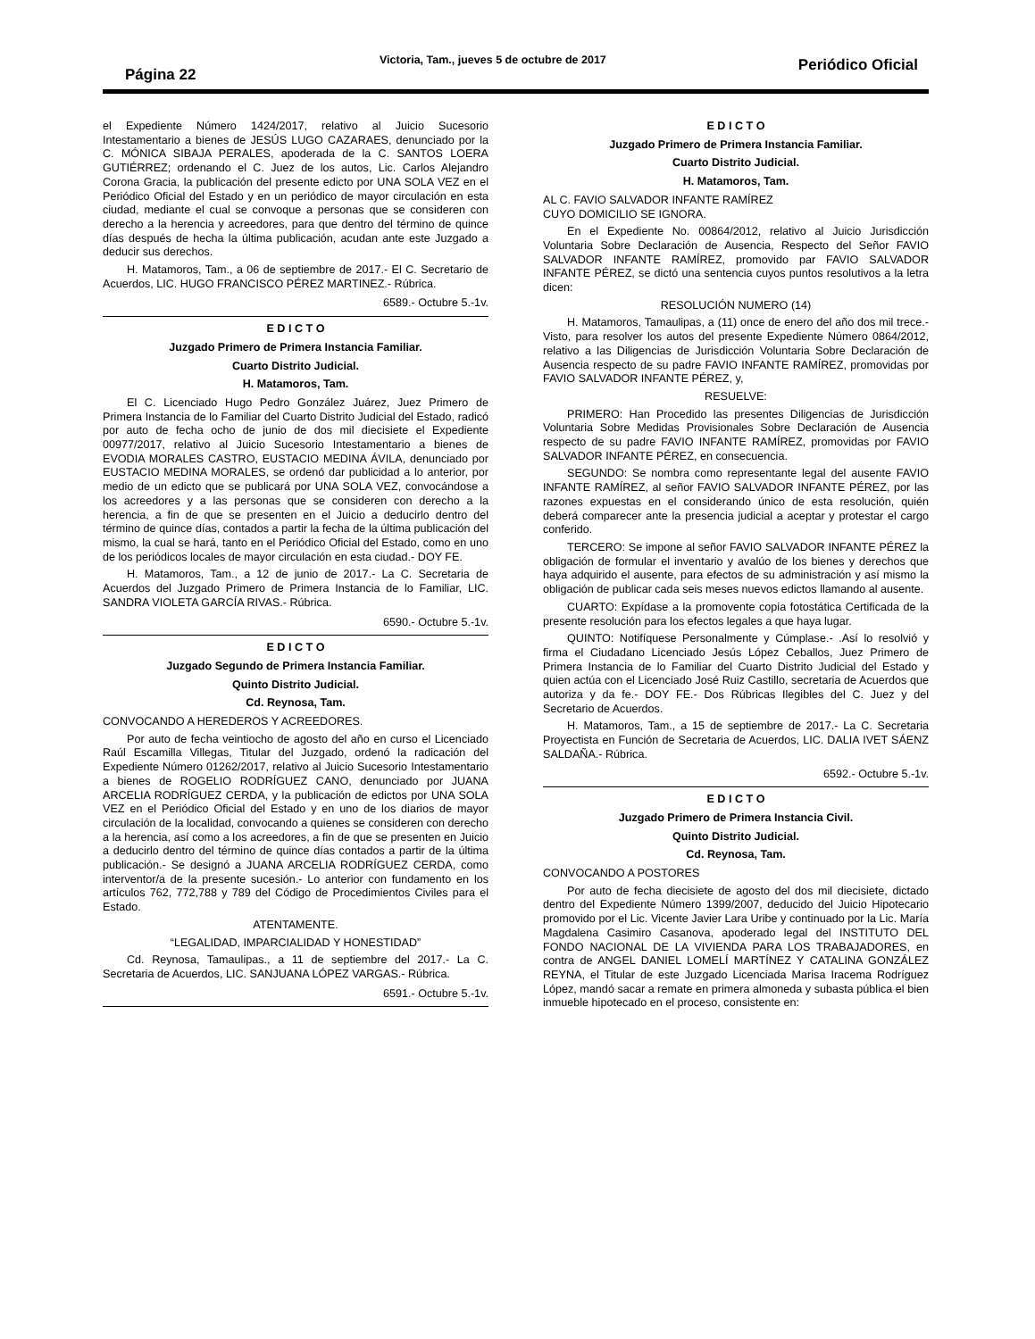Página 22
Victoria, Tam., jueves 5 de octubre de 2017 Periódico Oficial
el Expediente Número 1424/2017, relativo al Juicio Sucesorio Intestamentario a bienes de JESÚS LUGO CAZARAES, denunciado por la C. MÓNICA SIBAJA PERALES, apoderada de la C. SANTOS LOERA GUTIÉRREZ; ordenando el C. Juez de los autos, Lic. Carlos Alejandro Corona Gracia, la publicación del presente edicto por UNA SOLA VEZ en el Periódico Oficial del Estado y en un periódico de mayor circulación en esta ciudad, mediante el cual se convoque a personas que se consideren con derecho a la herencia y acreedores, para que dentro del término de quince días después de hecha la última publicación, acudan ante este Juzgado a deducir sus derechos.
H. Matamoros, Tam., a 06 de septiembre de 2017.- El C. Secretario de Acuerdos, LIC. HUGO FRANCISCO PÉREZ MARTINEZ.- Rúbrica.
6589.- Octubre 5.-1v.
E D I C T O
Juzgado Primero de Primera Instancia Familiar.
Cuarto Distrito Judicial.
H. Matamoros, Tam.
El C. Licenciado Hugo Pedro González Juárez, Juez Primero de Primera Instancia de lo Familiar del Cuarto Distrito Judicial del Estado, radicó por auto de fecha ocho de junio de dos mil diecisiete el Expediente 00977/2017, relativo al Juicio Sucesorio Intestamentario a bienes de EVODIA MORALES CASTRO, EUSTACIO MEDINA ÁVILA, denunciado por EUSTACIO MEDINA MORALES, se ordenó dar publicidad a lo anterior, por medio de un edicto que se publicará por UNA SOLA VEZ, convocándose a los acreedores y a las personas que se consideren con derecho a la herencia, a fin de que se presenten en el Juicio a deducirlo dentro del término de quince días, contados a partir la fecha de la última publicación del mismo, la cual se hará, tanto en el Periódico Oficial del Estado, como en uno de los periódicos locales de mayor circulación en esta ciudad.- DOY FE.
H. Matamoros, Tam., a 12 de junio de 2017.- La C. Secretaria de Acuerdos del Juzgado Primero de Primera Instancia de lo Familiar, LIC. SANDRA VIOLETA GARCÍA RIVAS.- Rúbrica.
6590.- Octubre 5.-1v.
E D I C T O
Juzgado Segundo de Primera Instancia Familiar.
Quinto Distrito Judicial.
Cd. Reynosa, Tam.
CONVOCANDO A HEREDEROS Y ACREEDORES.
Por auto de fecha veintiocho de agosto del año en curso el Licenciado Raúl Escamilla Villegas, Titular del Juzgado, ordenó la radicación del Expediente Número 01262/2017, relativo al Juicio Sucesorio Intestamentario a bienes de ROGELIO RODRÍGUEZ CANO, denunciado por JUANA ARCELIA RODRÍGUEZ CERDA, y la publicación de edictos por UNA SOLA VEZ en el Periódico Oficial del Estado y en uno de los diarios de mayor circulación de la localidad, convocando a quienes se consideren con derecho a la herencia, así como a los acreedores, a fin de que se presenten en Juicio a deducirlo dentro del término de quince días contados a partir de la última publicación.- Se designó a JUANA ARCELIA RODRÍGUEZ CERDA, como interventor/a de la presente sucesión.- Lo anterior con fundamento en los artículos 762, 772,788 y 789 del Código de Procedimientos Civiles para el Estado.
ATENTAMENTE.
“LEGALIDAD, IMPARCIALIDAD Y HONESTIDAD”
Cd. Reynosa, Tamaulipas., a 11 de septiembre del 2017.- La C. Secretaria de Acuerdos, LIC. SANJUANA LÓPEZ VARGAS.- Rúbrica.
6591.- Octubre 5.-1v.
E D I C T O
Juzgado Primero de Primera Instancia Familiar.
Cuarto Distrito Judicial.
H. Matamoros, Tam.
AL C. FAVIO SALVADOR INFANTE RAMÍREZ
CUYO DOMICILIO SE IGNORA.
En el Expediente No. 00864/2012, relativo al Juicio Jurisdicción Voluntaria Sobre Declaración de Ausencia, Respecto del Señor FAVIO SALVADOR INFANTE RAMÍREZ, promovido par FAVIO SALVADOR INFANTE PÉREZ, se dictó una sentencia cuyos puntos resolutivos a la letra dicen:
RESOLUCIÓN NUMERO (14)
H. Matamoros, Tamaulipas, a (11) once de enero del año dos mil trece.- Visto, para resolver los autos del presente Expediente Número 0864/2012, relativo a las Diligencias de Jurisdicción Voluntaria Sobre Declaración de Ausencia respecto de su padre FAVIO INFANTE RAMÍREZ, promovidas por FAVIO SALVADOR INFANTE PÉREZ, y,
RESUELVE:
PRIMERO: Han Procedido las presentes Diligencias de Jurisdicción Voluntaria Sobre Medidas Provisionales Sobre Declaración de Ausencia respecto de su padre FAVIO INFANTE RAMÍREZ, promovidas por FAVIO SALVADOR INFANTE PÉREZ, en consecuencia.
SEGUNDO: Se nombra como representante legal del ausente FAVIO INFANTE RAMÍREZ, al señor FAVIO SALVADOR INFANTE PÉREZ, por las razones expuestas en el considerando único de esta resolución, quién deberá comparecer ante la presencia judicial a aceptar y protestar el cargo conferido.
TERCERO: Se impone al señor FAVIO SALVADOR INFANTE PÉREZ la obligación de formular el inventario y avalúo de los bienes y derechos que haya adquirido el ausente, para efectos de su administración y así mismo la obligación de publicar cada seis meses nuevos edictos llamando al ausente.
CUARTO: Expídase a la promovente copia fotostática Certificada de la presente resolución para los efectos legales a que haya lugar.
QUINTO: Notifíquese Personalmente y Cúmplase.- .Así lo resolvió y firma el Ciudadano Licenciado Jesús López Ceballos, Juez Primero de Primera Instancia de lo Familiar del Cuarto Distrito Judicial del Estado y quien actúa con el Licenciado José Ruiz Castillo, secretaria de Acuerdos que autoriza y da fe.- DOY FE.- Dos Rúbricas Ilegibles del C. Juez y del Secretario de Acuerdos.
H. Matamoros, Tam., a 15 de septiembre de 2017.- La C. Secretaria Proyectista en Función de Secretaria de Acuerdos, LIC. DALIA IVET SÁENZ SALDAÑA.- Rúbrica.
6592.- Octubre 5.-1v.
E D I C T O
Juzgado Primero de Primera Instancia Civil.
Quinto Distrito Judicial.
Cd. Reynosa, Tam.
CONVOCANDO A POSTORES
Por auto de fecha diecisiete de agosto del dos mil diecisiete, dictado dentro del Expediente Número 1399/2007, deducido del Juicio Hipotecario promovido por el Lic. Vicente Javier Lara Uribe y continuado por la Lic. María Magdalena Casimiro Casanova, apoderado legal del INSTITUTO DEL FONDO NACIONAL DE LA VIVIENDA PARA LOS TRABAJADORES, en contra de ANGEL DANIEL LOMELÍ MARTÍNEZ Y CATALINA GONZÁLEZ REYNA, el Titular de este Juzgado Licenciada Marisa Iracema Rodríguez López, mandó sacar a remate en primera almoneda y subasta pública el bien inmueble hipotecado en el proceso, consistente en: